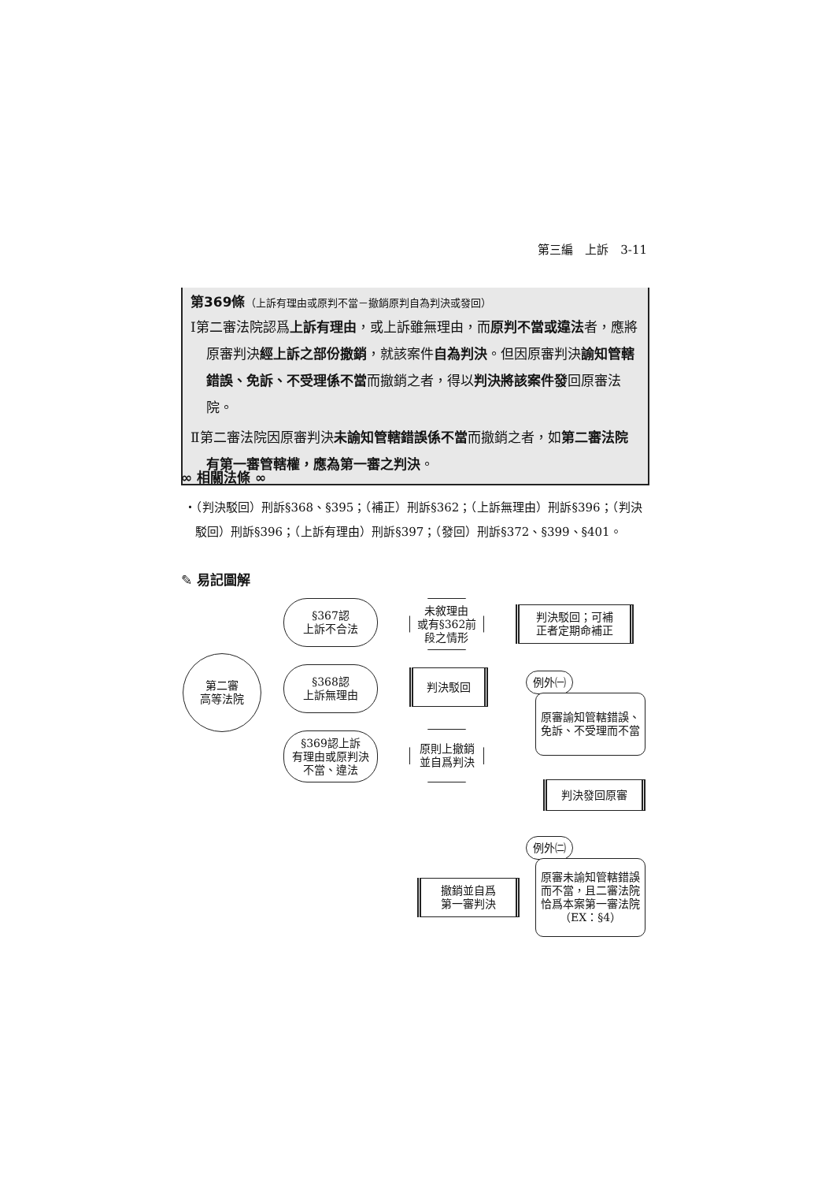第三編　上訴　3-11
第369條（上訴有理由或原判不當－撤銷原判自為判決或發回）
Ⅰ第二審法院認爲上訴有理由，或上訴雖無理由，而原判不當或違法者，應將原審判決經上訴之部份撤銷，就該案件自為判決。但因原審判決諭知管轄錯誤、免訴、不受理係不當而撤銷之者，得以判決將該案件發回原審法院。
Ⅱ第二審法院因原審判決未諭知管轄錯誤係不當而撤銷之者，如第二審法院有第一審管轄權，應為第一審之判決。
∞ 相關法條 ∞
‧（判決駁回）刑訴§368、§395；（補正）刑訴§362；（上訴無理由）刑訴§396；（判決駁回）刑訴§396；（上訴有理由）刑訴§397；（發回）刑訴§372、§399、§401。
✎ 易記圖解
第二審
高等法院
§367認
上訴不合法
§368認
上訴無理由
§369認上訴
有理由或原判決
不當、違法
未敘理由
或有§362前
段之情形
判決駁回；可補
正者定期命補正
判決駁回
原則上撤銷
並自爲判決
例外㈠
原審諭知管轄錯誤、免訴、不受理而不當
判決發回原審
例外㈡
原審未諭知管轄錯誤而不當，且二審法院恰爲本案第一審法院（EX：§4）
撤銷並自爲
第一審判決